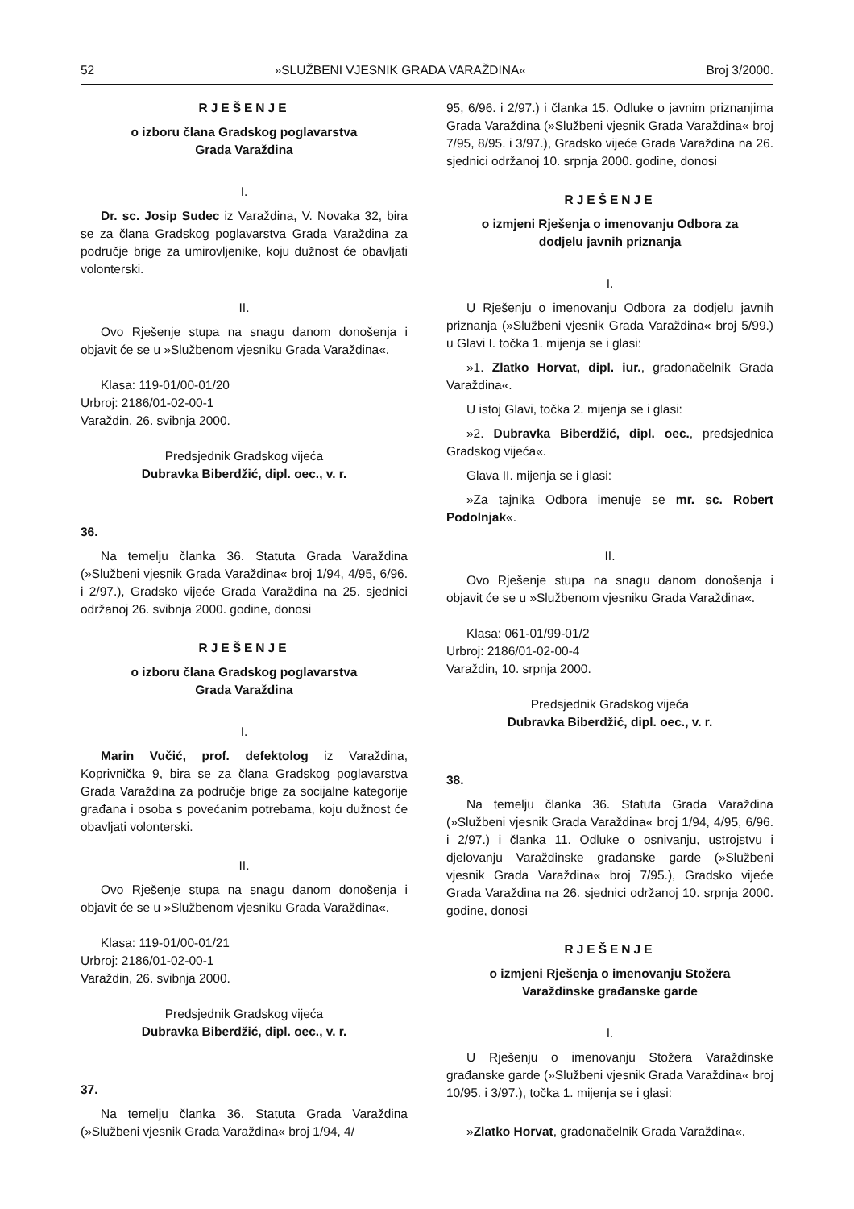52 »SLUŽBENI VJESNIK GRADA VARAŽDINA« Broj 3/2000.
RJEŠENJE
o izboru člana Gradskog poglavarstva
Grada Varaždina
I.
Dr. sc. Josip Sudec iz Varaždina, V. Novaka 32, bira se za člana Gradskog poglavarstva Grada Varaždina za područje brige za umirovljenike, koju dužnost će obavljati volonterski.
II.
Ovo Rješenje stupa na snagu danom donošenja i objavit će se u »Službenom vjesniku Grada Varaždina«.
Klasa: 119-01/00-01/20
Urbroj: 2186/01-02-00-1
Varaždin, 26. svibnja 2000.
Predsjednik Gradskog vijeća
Dubravka Biberdžić, dipl. oec., v. r.
36.
Na temelju članka 36. Statuta Grada Varaždina (»Službeni vjesnik Grada Varaždina« broj 1/94, 4/95, 6/96. i 2/97.), Gradsko vijeće Grada Varaždina na 25. sjednici održanoj 26. svibnja 2000. godine, donosi
RJEŠENJE
o izboru člana Gradskog poglavarstva
Grada Varaždina
I.
Marin Vučić, prof. defektolog iz Varaždina, Koprivnička 9, bira se za člana Gradskog poglavarstva Grada Varaždina za područje brige za socijalne kategorije građana i osoba s povećanim potrebama, koju dužnost će obavljati volonterski.
II.
Ovo Rješenje stupa na snagu danom donošenja i objavit će se u »Službenom vjesniku Grada Varaždina«.
Klasa: 119-01/00-01/21
Urbroj: 2186/01-02-00-1
Varaždin, 26. svibnja 2000.
Predsjednik Gradskog vijeća
Dubravka Biberdžić, dipl. oec., v. r.
37.
Na temelju članka 36. Statuta Grada Varaždina (»Službeni vjesnik Grada Varaždina« broj 1/94, 4/
95, 6/96. i 2/97.) i članka 15. Odluke o javnim priznanjima Grada Varaždina (»Službeni vjesnik Grada Varaždina« broj 7/95, 8/95. i 3/97.), Gradsko vijeće Grada Varaždina na 26. sjednici održanoj 10. srpnja 2000. godine, donosi
RJEŠENJE
o izmjeni Rješenja o imenovanju Odbora za
dodjelu javnih priznanja
I.
U Rješenju o imenovanju Odbora za dodjelu javnih priznanja (»Službeni vjesnik Grada Varaždina« broj 5/99.) u Glavi I. točka 1. mijenja se i glasi:
»1. Zlatko Horvat, dipl. iur., gradonačelnik Grada Varaždina«.
U istoj Glavi, točka 2. mijenja se i glasi:
»2. Dubravka Biberdžić, dipl. oec., predsjednica Gradskog vijeća«.
Glava II. mijenja se i glasi:
»Za tajnika Odbora imenuje se mr. sc. Robert Podolnjak«.
II.
Ovo Rješenje stupa na snagu danom donošenja i objavit će se u »Službenom vjesniku Grada Varaždina«.
Klasa: 061-01/99-01/2
Urbroj: 2186/01-02-00-4
Varaždin, 10. srpnja 2000.
Predsjednik Gradskog vijeća
Dubravka Biberdžić, dipl. oec., v. r.
38.
Na temelju članka 36. Statuta Grada Varaždina (»Službeni vjesnik Grada Varaždina« broj 1/94, 4/95, 6/96. i 2/97.) i članka 11. Odluke o osnivanju, ustrojstvu i djelovanju Varaždinske građanske garde (»Službeni vjesnik Grada Varaždina« broj 7/95.), Gradsko vijeće Grada Varaždina na 26. sjednici održanoj 10. srpnja 2000. godine, donosi
RJEŠENJE
o izmjeni Rješenja o imenovanju Stožera
Varaždinske građanske garde
I.
U Rješenju o imenovanju Stožera Varaždinske građanske garde (»Službeni vjesnik Grada Varaždina« broj 10/95. i 3/97.), točka 1. mijenja se i glasi:
»Zlatko Horvat, gradonačelnik Grada Varaždina«.